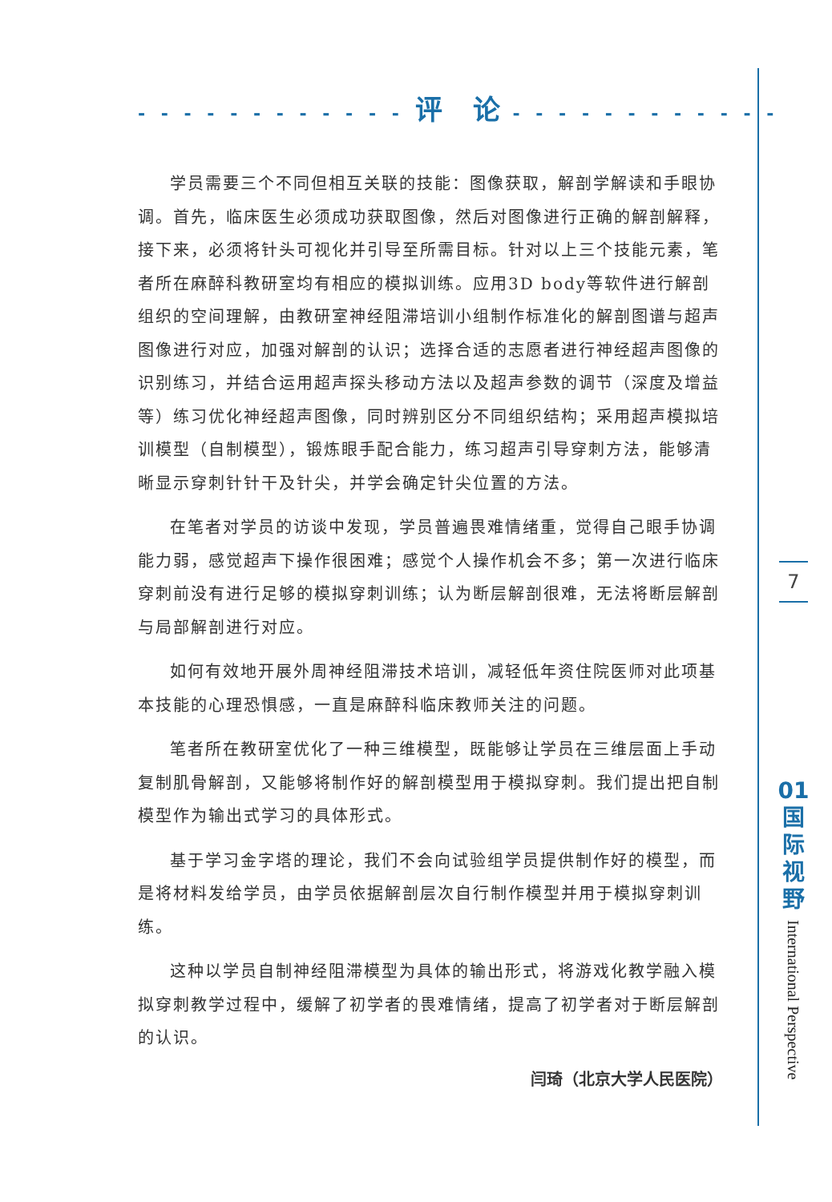- - - - - - - - - - - - 评　论 - - - - - - - - - - - -
学员需要三个不同但相互关联的技能：图像获取，解剖学解读和手眼协调。首先，临床医生必须成功获取图像，然后对图像进行正确的解剖解释，接下来，必须将针头可视化并引导至所需目标。针对以上三个技能元素，笔者所在麻醉科教研室均有相应的模拟训练。应用3D body等软件进行解剖组织的空间理解，由教研室神经阻滞培训小组制作标准化的解剖图谱与超声图像进行对应，加强对解剖的认识；选择合适的志愿者进行神经超声图像的识别练习，并结合运用超声探头移动方法以及超声参数的调节（深度及增益等）练习优化神经超声图像，同时辨别区分不同组织结构；采用超声模拟培训模型（自制模型），锻炼眼手配合能力，练习超声引导穿刺方法，能够清晰显示穿刺针针干及针尖，并学会确定针尖位置的方法。
在笔者对学员的访谈中发现，学员普遍畏难情绪重，觉得自己眼手协调能力弱，感觉超声下操作很困难；感觉个人操作机会不多；第一次进行临床穿刺前没有进行足够的模拟穿刺训练；认为断层解剖很难，无法将断层解剖与局部解剖进行对应。
如何有效地开展外周神经阻滞技术培训，减轻低年资住院医师对此项基本技能的心理恐惧感，一直是麻醉科临床教师关注的问题。
笔者所在教研室优化了一种三维模型，既能够让学员在三维层面上手动复制肌骨解剖，又能够将制作好的解剖模型用于模拟穿刺。我们提出把自制模型作为输出式学习的具体形式。
基于学习金字塔的理论，我们不会向试验组学员提供制作好的模型，而是将材料发给学员，由学员依据解剖层次自行制作模型并用于模拟穿刺训练。
这种以学员自制神经阻滞模型为具体的输出形式，将游戏化教学融入模拟穿刺教学过程中，缓解了初学者的畏难情绪，提高了初学者对于断层解剖的认识。
闫琦（北京大学人民医院）
7
01
国
际
视
野
International Perspective